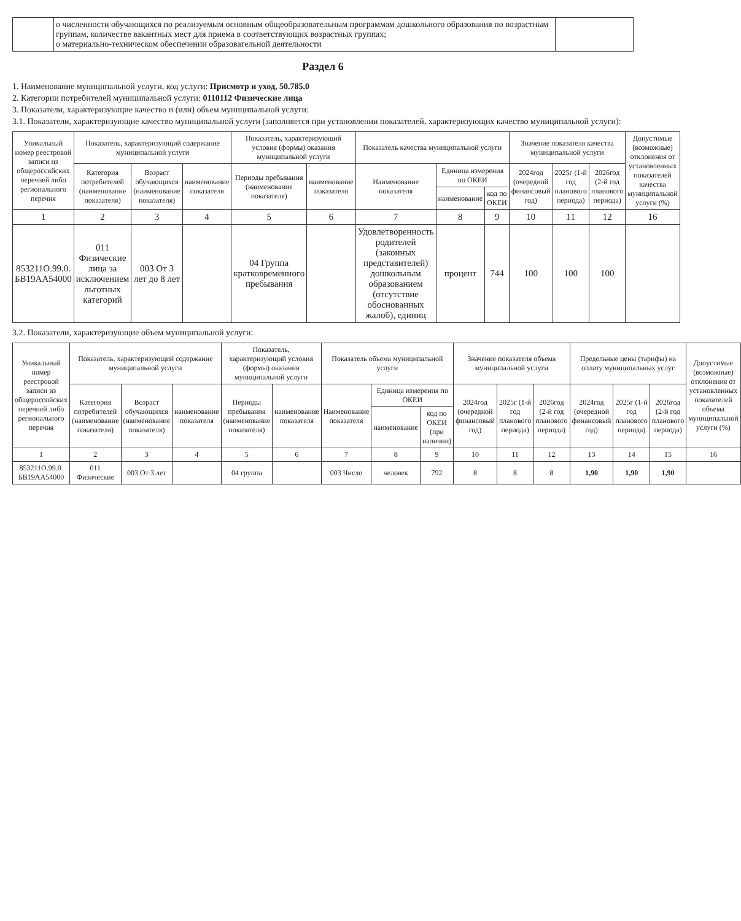| | о численности обучающихся по реализуемым основным общеобразовательным программам дошкольного образования по возрастным группам, количестве вакантных мест для приема в соответствующих возрастных группах; о материально-техническом обеспечении образовательной деятельности | |
Раздел 6
1. Наименование муниципальной услуги, код услуги: Присмотр и уход, 50.785.0
2. Категории потребителей муниципальной услуги: 0110112 Физические лица
3. Показатели, характеризующие качество и (или) объем муниципальной услуги:
3.1. Показатели, характеризующие качество муниципальной услуги (заполняется при установлении показателей, характеризующих качество муниципальной услуги):
| Уникальный номер реестровой записи из общероссийских перечней либо регионального перечня | Показатель, характеризующий содержание муниципальной услуги | | | Показатель, характеризующий условия (формы) оказания муниципальной услуги | | Показатель качества муниципальной услуги | | | Значение показателя качества муниципальной услуги | | | Допустимые (возможные) отклонения от установленных показателей качества муниципальной услуги (%) |
| --- | --- | --- | --- | --- | --- | --- | --- | --- | --- | --- | --- | --- |
| | Категория потребителей (наименование показателя) | Возраст обучающихся (наименование показателя) | наименование показателя | Периоды пребывания (наименование показателя) | наименование показателя | Наименование показателя | Единица измерения по ОКЕИ | | 2024год (очередной финансовый год) | 2025г (1-й год планового периода) | 2026год (2-й год планового периода) | |
| | | | | | | | наименование | код по ОКЕИ | | | | |
| 1 | 2 | 3 | 4 | 5 | 6 | 7 | 8 | 9 | 10 | 11 | 12 | 16 |
| 853211О.99.0. БВ19АА54000 | 011 Физические лица за исключением льготных категорий | 003 От 3 лет до 8 лет | | 04 Группа кратковременного пребывания | | Удовлетворенность родителей (законных представителей) дошкольным образованием (отсутствие обоснованных жалоб), единиц | процент | 744 | 100 | 100 | 100 | |
3.2. Показатели, характеризующие объем муниципальной услуги:
| Уникальный номер реестровой записи из общероссийских перечней либо регионального перечня | Показатель, характеризующий содержание муниципальной услуги | | | Показатель, характеризующий условия (формы) оказания муниципальной услуги | | Показатель объема муниципальной услуги | | | Значение показателя объема муниципальной услуги | | | Предельные цены (тарифы) на оплату муниципальных услуг | | | Допустимые (возможные) отклонения от установленных показателей объема муниципальной услуги (%) |
| --- | --- | --- | --- | --- | --- | --- | --- | --- | --- | --- | --- | --- | --- | --- | --- |
| | Категория потребителей (наименование показателя) | Возраст обучающихся (наименование показателя) | наименование показателя | Периоды пребывания (наименование показателя) | наименование показателя | Наименование показателя | Единица измерения по ОКЕИ | | 2024год (очередной финансовый год) | 2025г (1-й год планового периода) | 2026год (2-й год планового периода) | 2024год (очередной финансовый год) | 2025г (1-й год планового периода) | 2026год (2-й год планового периода) | |
| | | | | | | | наименование | код по ОКЕИ (при наличии) | | | | | | | |
| 1 | 2 | 3 | 4 | 5 | 6 | 7 | 8 | 9 | 10 | 11 | 12 | 13 | 14 | 15 | 16 |
| 853211О.99.0. БВ19АА54000 | 011 Физические | 003 От 3 лет | | 04 группа | | 003 Число | человек | 792 | 8 | 8 | 8 | 1,90 | 1,90 | 1,90 | |